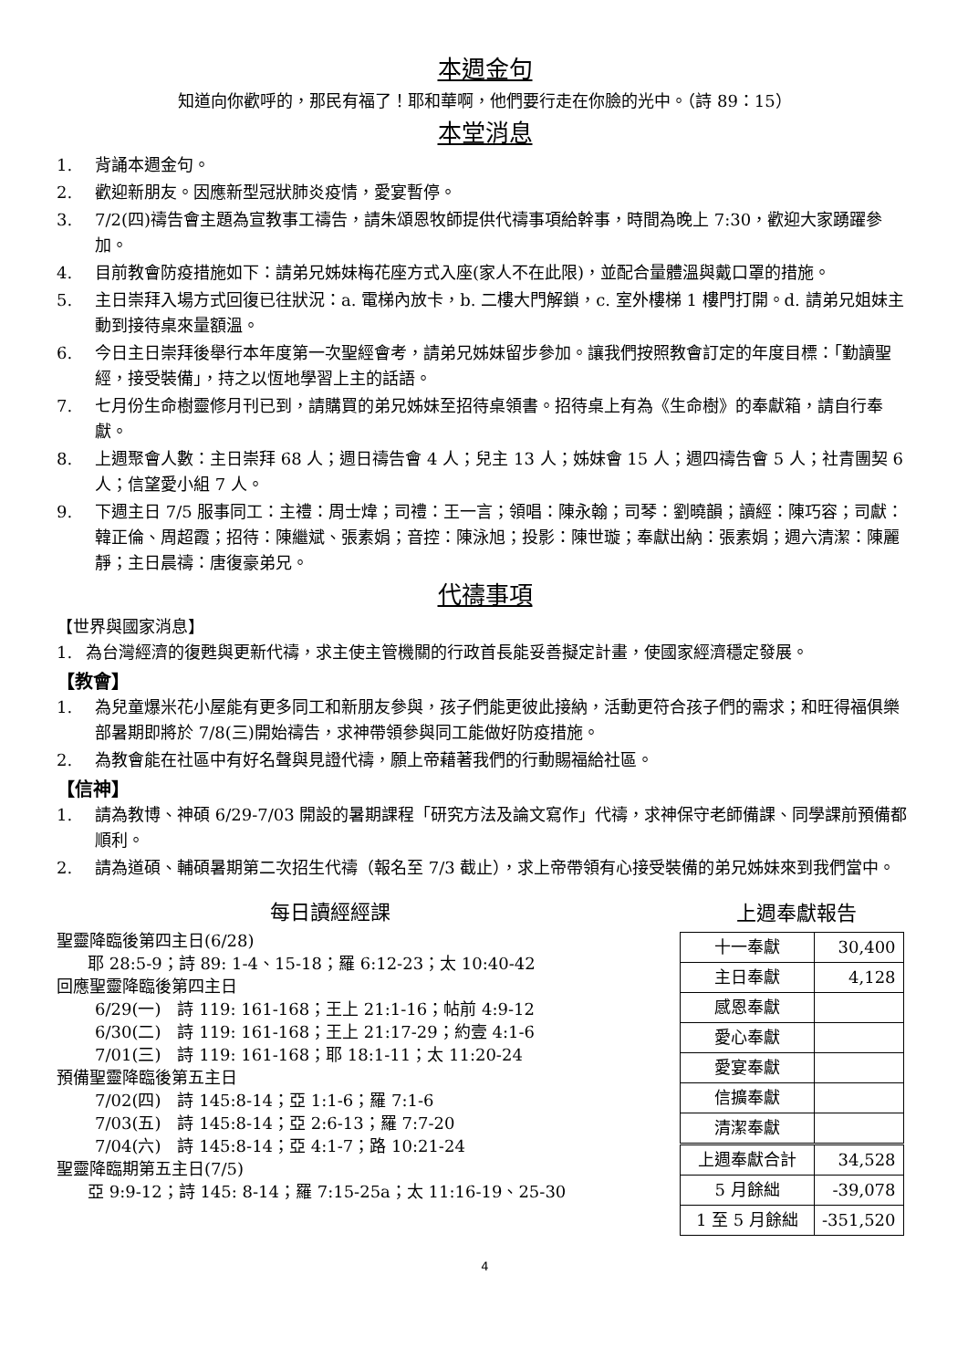本週金句
知道向你歡呼的，那民有福了！耶和華啊，他們要行走在你臉的光中。（詩 89：15）
本堂消息
1. 背誦本週金句。
2. 歡迎新朋友。因應新型冠狀肺炎疫情，愛宴暫停。
3. 7/2(四)禱告會主題為宣教事工禱告，請朱頌恩牧師提供代禱事項給幹事，時間為晚上 7:30，歡迎大家踴躍參加。
4. 目前教會防疫措施如下：請弟兄姊妹梅花座方式入座(家人不在此限)，並配合量體溫與戴口罩的措施。
5. 主日崇拜入場方式回復已往狀況：a. 電梯內放卡，b. 二樓大門解鎖，c. 室外樓梯 1 樓門打開。d. 請弟兄姐妹主動到接待桌來量額溫。
6. 今日主日崇拜後舉行本年度第一次聖經會考，請弟兄姊妹留步參加。讓我們按照教會訂定的年度目標：「勤讀聖經，接受裝備」，持之以恆地學習上主的話語。
7. 七月份生命樹靈修月刊已到，請購買的弟兄姊妹至招待桌領書。招待桌上有為《生命樹》的奉獻箱，請自行奉獻。
8. 上週聚會人數：主日崇拜 68 人；週日禱告會 4 人；兒主 13 人；姊妹會 15 人；週四禱告會 5 人；社青團契 6 人；信望愛小組 7 人。
9. 下週主日 7/5 服事同工：主禮：周士煒；司禮：王一言；領唱：陳永翰；司琴：劉曉韻；讀經：陳巧容；司獻：韓正倫、周超霞；招待：陳繼斌、張素娟；音控：陳泳旭；投影：陳世璇；奉獻出納：張素娟；週六清潔：陳麗靜；主日晨禱：唐復豪弟兄。
代禱事項
【世界與國家消息】
1. 為台灣經濟的復甦與更新代禱，求主使主管機關的行政首長能妥善擬定計畫，使國家經濟穩定發展。
【教會】
1. 為兒童爆米花小屋能有更多同工和新朋友參與，孩子們能更彼此接納，活動更符合孩子們的需求；和旺得福俱樂部暑期即將於 7/8(三)開始禱告，求神帶領參與同工能做好防疫措施。
2. 為教會能在社區中有好名聲與見證代禱，願上帝藉著我們的行動賜福給社區。
【信神】
1. 請為教博、神碩 6/29-7/03 開設的暑期課程「研究方法及論文寫作」代禱，求神保守老師備課、同學課前預備都順利。
2. 請為道碩、輔碩暑期第二次招生代禱（報名至 7/3 截止），求上帝帶領有心接受裝備的弟兄姊妹來到我們當中。
每日讀經經課
聖靈降臨後第四主日(6/28)
耶 28:5-9；詩 89: 1-4、15-18；羅 6:12-23；太 10:40-42
回應聖靈降臨後第四主日
6/29(一)　詩 119: 161-168；王上 21:1-16；帖前 4:9-12
6/30(二)　詩 119: 161-168；王上 21:17-29；約壹 4:1-6
7/01(三)　詩 119: 161-168；耶 18:1-11；太 11:20-24
預備聖靈降臨後第五主日
7/02(四)　詩 145:8-14；亞 1:1-6；羅 7:1-6
7/03(五)　詩 145:8-14；亞 2:6-13；羅 7:7-20
7/04(六)　詩 145:8-14；亞 4:1-7；路 10:21-24
聖靈降臨期第五主日(7/5)
亞 9:9-12；詩 145: 8-14；羅 7:15-25a；太 11:16-19、25-30
上週奉獻報告
| 十一奉獻 | 30,400 |
| 主日奉獻 | 4,128 |
| 感恩奉獻 | |
| 愛心奉獻 | |
| 愛宴奉獻 | |
| 信擴奉獻 | |
| 清潔奉獻 | |
| 上週奉獻合計 | 34,528 |
| 5 月餘絀 | -39,078 |
| 1 至 5 月餘絀 | -351,520 |
4